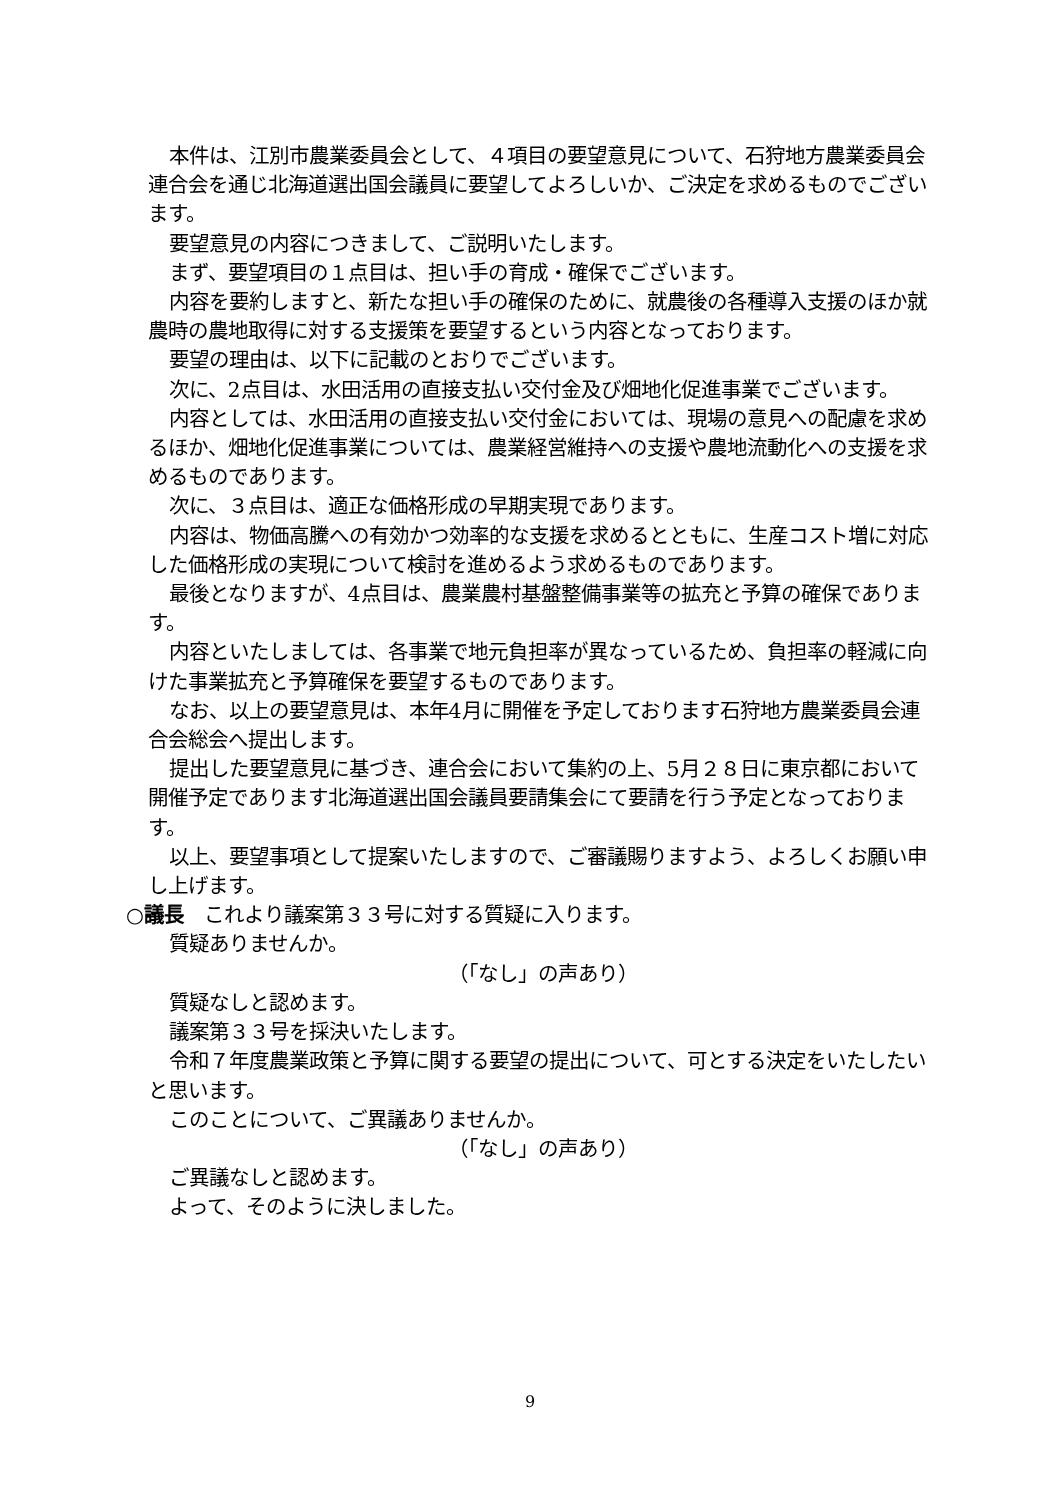本件は、江別市農業委員会として、４項目の要望意見について、石狩地方農業委員会連合会を通じ北海道選出国会議員に要望してよろしいか、ご決定を求めるものでございます。
要望意見の内容につきまして、ご説明いたします。
まず、要望項目の１点目は、担い手の育成・確保でございます。
内容を要約しますと、新たな担い手の確保のために、就農後の各種導入支援のほか就農時の農地取得に対する支援策を要望するという内容となっております。
要望の理由は、以下に記載のとおりでございます。
次に、2点目は、水田活用の直接支払い交付金及び畑地化促進事業でございます。
内容としては、水田活用の直接支払い交付金においては、現場の意見への配慮を求めるほか、畑地化促進事業については、農業経営維持への支援や農地流動化への支援を求めるものであります。
次に、３点目は、適正な価格形成の早期実現であります。
内容は、物価高騰への有効かつ効率的な支援を求めるとともに、生産コスト増に対応した価格形成の実現について検討を進めるよう求めるものであります。
最後となりますが、4点目は、農業農村基盤整備事業等の拡充と予算の確保であります。
内容といたしましては、各事業で地元負担率が異なっているため、負担率の軽減に向けた事業拡充と予算確保を要望するものであります。
なお、以上の要望意見は、本年4月に開催を予定しております石狩地方農業委員会連合会総会へ提出します。
提出した要望意見に基づき、連合会において集約の上、5月２８日に東京都において開催予定であります北海道選出国会議員要請集会にて要請を行う予定となっております。
以上、要望事項として提案いたしますので、ご審議賜りますよう、よろしくお願い申し上げます。
○議長　これより議案第３３号に対する質疑に入ります。
質疑ありませんか。
（「なし」の声あり）
質疑なしと認めます。
議案第３３号を採決いたします。
令和７年度農業政策と予算に関する要望の提出について、可とする決定をいたしたいと思います。
このことについて、ご異議ありませんか。
（「なし」の声あり）
ご異議なしと認めます。
よって、そのように決しました。
9